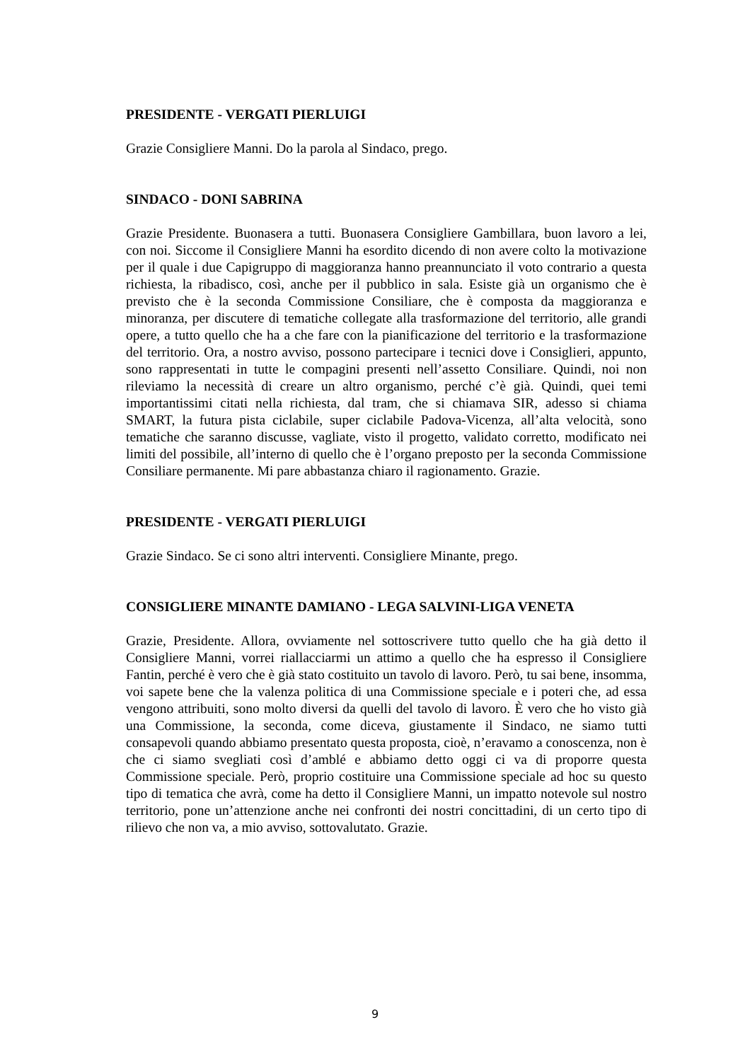PRESIDENTE - VERGATI PIERLUIGI
Grazie Consigliere Manni. Do la parola al Sindaco, prego.
SINDACO - DONI SABRINA
Grazie Presidente. Buonasera a tutti. Buonasera Consigliere Gambillara, buon lavoro a lei, con noi. Siccome il Consigliere Manni ha esordito dicendo di non avere colto la motivazione per il quale i due Capigruppo di maggioranza hanno preannunciato il voto contrario a questa richiesta, la ribadisco, così, anche per il pubblico in sala. Esiste già un organismo che è previsto che è la seconda Commissione Consiliare, che è composta da maggioranza e minoranza, per discutere di tematiche collegate alla trasformazione del territorio, alle grandi opere, a tutto quello che ha a che fare con la pianificazione del territorio e la trasformazione del territorio. Ora, a nostro avviso, possono partecipare i tecnici dove i Consiglieri, appunto, sono rappresentati in tutte le compagini presenti nell’assetto Consiliare. Quindi, noi non rileviamo la necessità di creare un altro organismo, perché c’è già. Quindi, quei temi importantissimi citati nella richiesta, dal tram, che si chiamava SIR, adesso si chiama SMART, la futura pista ciclabile, super ciclabile Padova-Vicenza, all’alta velocità, sono tematiche che saranno discusse, vagliate, visto il progetto, validato corretto, modificato nei limiti del possibile, all’interno di quello che è l’organo preposto per la seconda Commissione Consiliare permanente. Mi pare abbastanza chiaro il ragionamento. Grazie.
PRESIDENTE - VERGATI PIERLUIGI
Grazie Sindaco. Se ci sono altri interventi. Consigliere Minante, prego.
CONSIGLIERE MINANTE DAMIANO - LEGA SALVINI-LIGA VENETA
Grazie, Presidente. Allora, ovviamente nel sottoscrivere tutto quello che ha già detto il Consigliere Manni, vorrei riallacciarmi un attimo a quello che ha espresso il Consigliere Fantin, perché è vero che è già stato costituito un tavolo di lavoro. Però, tu sai bene, insomma, voi sapete bene che la valenza politica di una Commissione speciale e i poteri che, ad essa vengono attribuiti, sono molto diversi da quelli del tavolo di lavoro. È vero che ho visto già una Commissione, la seconda, come diceva, giustamente il Sindaco, ne siamo tutti consapevoli quando abbiamo presentato questa proposta, cioè, n’eravamo a conoscenza, non è che ci siamo svegliati così d’amblé e abbiamo detto oggi ci va di proporre questa Commissione speciale. Però, proprio costituire una Commissione speciale ad hoc su questo tipo di tematica che avrà, come ha detto il Consigliere Manni, un impatto notevole sul nostro territorio, pone un’attenzione anche nei confronti dei nostri concittadini, di un certo tipo di rilievo che non va, a mio avviso, sottovalutato. Grazie.
9